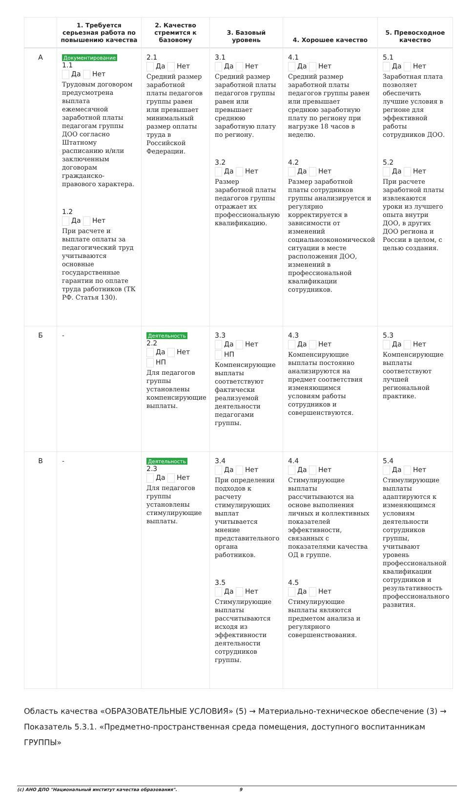| | 1. Требуется серьезная работа по повышению качества | 2. Качество стремится к базовому | 3. Базовый уровень | 4. Хорошее качество | 5. Превосходное качество |
| --- | --- | --- | --- | --- | --- |
| А | Документирование 1.1 Да Нет Трудовым договором предусмотрена выплата ежемесячной заработной платы педагогам группы ДОО согласно Штатному расписанию и/или заключенным договорам гражданско-правового характера. 1.2 Да Нет При расчете и выплате оплаты за педагогический труд учитываются основные государственные гарантии по оплате труда работников (ТК РФ. Статья 130). | 2.1 Да Нет Средний размер заработной платы педагогов группы равен или превышает минимальный размер оплаты труда в Российской Федерации. | 3.1 Да Нет Средний размер заработной платы педагогов группы равен или превышает среднюю заработную плату по региону. 3.2 Да Нет Размер заработной платы педагогов группы отражает их профессиональную квалификацию. | 4.1 Да Нет Средний размер заработной платы педагогов группы равен или превышает среднюю заработную плату по региону при нагрузке 18 часов в неделю. 4.2 Да Нет Размер заработной платы сотрудников группы анализируется и регулярно корректируется в зависимости от изменений социальноэкономической ситуации в месте расположения ДОО, изменений в профессиональной квалификации сотрудников. | 5.1 Да Нет Заработная плата позволяет обеспечить лучшие условия в регионе для эффективной работы сотрудников ДОО. 5.2 Да Нет При расчете заработной платы извлекаются уроки из лучшего опыта внутри ДОО, в других ДОО региона и России в целом, с целью создания. |
| Б | - | Деятельность 2.2 Да Нет НП Для педагогов группы установлены компенсирующие выплаты. | 3.3 Да Нет НП Компенсирующие выплаты соответствуют фактически реализуемой деятельности педагогами группы. | 4.3 Да Нет Компенсирующие выплаты постоянно анализируются на предмет соответствия изменяющимся условиям работы сотрудников и совершенствуются. | 5.3 Да Нет Компенсирующие выплаты соответствуют лучшей региональной практике. |
| В | - | Деятельность 2.3 Да Нет Для педагогов группы установлены стимулирующие выплаты. | 3.4 Да Нет При определении подходов к расчету стимулирующих выплат учитывается мнение представительного органа работников. 3.5 Да Нет Стимулирующие выплаты рассчитываются исходя из эффективности деятельности сотрудников группы. | 4.4 Да Нет Стимулирующие выплаты рассчитываются на основе выполнения личных и коллективных показателей эффективности, связанных с показателями качества ОД в группе. 4.5 Да Нет Стимулирующие выплаты являются предметом анализа и регулярного совершенствования. | 5.4 Да Нет Стимулирующие выплаты адаптируются к изменяющимся условиям деятельности сотрудников группы, учитывают уровень профессиональной квалификации сотрудников и результативность профессионального развития. |
Область качества «ОБРАЗОВАТЕЛЬНЫЕ УСЛОВИЯ» (5) → Материально-техническое обеспечение (3) → Показатель 5.3.1. «Предметно-пространственная среда помещения, доступного воспитанникам ГРУППЫ»
(c) АНО ДПО "Национальный институт качества образования". 9